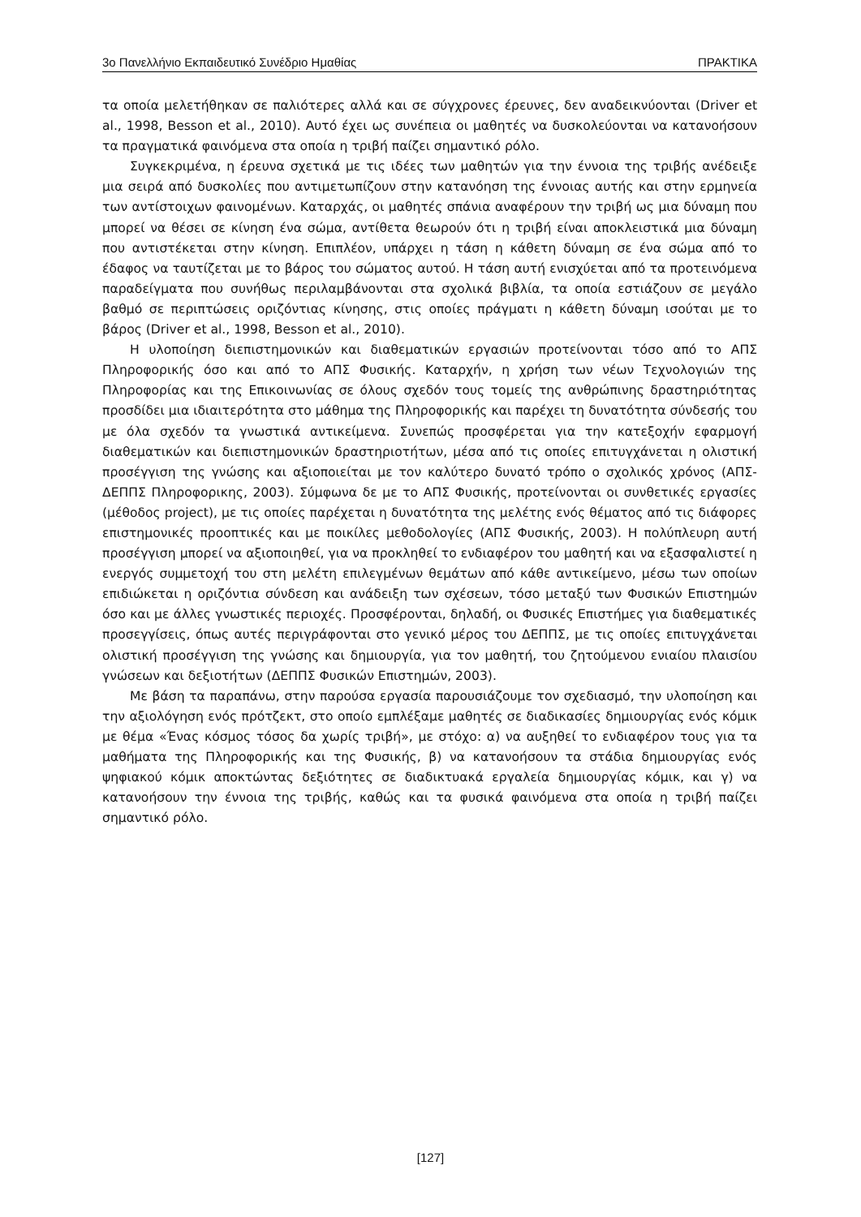3ο Πανελλήνιο Εκπαιδευτικό Συνέδριο Ημαθίας ΠΡΑΚΤΙΚΑ
τα οποία μελετήθηκαν σε παλιότερες αλλά και σε σύγχρονες έρευνες, δεν αναδεικνύονται (Driver et al., 1998, Besson et al., 2010). Αυτό έχει ως συνέπεια οι μαθητές να δυσκολεύονται να κατανοήσουν τα πραγματικά φαινόμενα στα οποία η τριβή παίζει σημαντικό ρόλο.
Συγκεκριμένα, η έρευνα σχετικά με τις ιδέες των μαθητών για την έννοια της τριβής ανέδειξε μια σειρά από δυσκολίες που αντιμετωπίζουν στην κατανόηση της έννοιας αυτής και στην ερμηνεία των αντίστοιχων φαινομένων. Καταρχάς, οι μαθητές σπάνια αναφέρουν την τριβή ως μια δύναμη που μπορεί να θέσει σε κίνηση ένα σώμα, αντίθετα θεωρούν ότι η τριβή είναι αποκλειστικά μια δύναμη που αντιστέκεται στην κίνηση. Επιπλέον, υπάρχει η τάση η κάθετη δύναμη σε ένα σώμα από το έδαφος να ταυτίζεται με το βάρος του σώματος αυτού. Η τάση αυτή ενισχύεται από τα προτεινόμενα παραδείγματα που συνήθως περιλαμβάνονται στα σχολικά βιβλία, τα οποία εστιάζουν σε μεγάλο βαθμό σε περιπτώσεις οριζόντιας κίνησης, στις οποίες πράγματι η κάθετη δύναμη ισούται με το βάρος (Driver et al., 1998, Besson et al., 2010).
Η υλοποίηση διεπιστημονικών και διαθεματικών εργασιών προτείνονται τόσο από το ΑΠΣ Πληροφορικής όσο και από το ΑΠΣ Φυσικής. Καταρχήν, η χρήση των νέων Τεχνολογιών της Πληροφορίας και της Επικοινωνίας σε όλους σχεδόν τους τομείς της ανθρώπινης δραστηριότητας προσδίδει μια ιδιαιτερότητα στο μάθημα της Πληροφορικής και παρέχει τη δυνατότητα σύνδεσής του με όλα σχεδόν τα γνωστικά αντικείμενα. Συνεπώς προσφέρεται για την κατεξοχήν εφαρμογή διαθεματικών και διεπιστημονικών δραστηριοτήτων, μέσα από τις οποίες επιτυγχάνεται η ολιστική προσέγγιση της γνώσης και αξιοποιείται με τον καλύτερο δυνατό τρόπο ο σχολικός χρόνος (ΑΠΣ-ΔΕΠΠΣ Πληροφορικης, 2003). Σύμφωνα δε με το ΑΠΣ Φυσικής, προτείνονται οι συνθετικές εργασίες (μέθοδος project), με τις οποίες παρέχεται η δυνατότητα της μελέτης ενός θέματος από τις διάφορες επιστημονικές προοπτικές και με ποικίλες μεθοδολογίες (ΑΠΣ Φυσικής, 2003). Η πολύπλευρη αυτή προσέγγιση μπορεί να αξιοποιηθεί, για να προκληθεί το ενδιαφέρον του μαθητή και να εξασφαλιστεί η ενεργός συμμετοχή του στη μελέτη επιλεγμένων θεμάτων από κάθε αντικείμενο, μέσω των οποίων επιδιώκεται η οριζόντια σύνδεση και ανάδειξη των σχέσεων, τόσο μεταξύ των Φυσικών Επιστημών όσο και με άλλες γνωστικές περιοχές. Προσφέρονται, δηλαδή, οι Φυσικές Επιστήμες για διαθεματικές προσεγγίσεις, όπως αυτές περιγράφονται στο γενικό μέρος του ΔΕΠΠΣ, με τις οποίες επιτυγχάνεται ολιστική προσέγγιση της γνώσης και δημιουργία, για τον μαθητή, του ζητούμενου ενιαίου πλαισίου γνώσεων και δεξιοτήτων (ΔΕΠΠΣ Φυσικών Επιστημών, 2003).
Με βάση τα παραπάνω, στην παρούσα εργασία παρουσιάζουμε τον σχεδιασμό, την υλοποίηση και την αξιολόγηση ενός πρότζεκτ, στο οποίο εμπλέξαμε μαθητές σε διαδικασίες δημιουργίας ενός κόμικ με θέμα «Ένας κόσμος τόσος δα χωρίς τριβή», με στόχο: α) να αυξηθεί το ενδιαφέρον τους για τα μαθήματα της Πληροφορικής και της Φυσικής, β) να κατανοήσουν τα στάδια δημιουργίας ενός ψηφιακού κόμικ αποκτώντας δεξιότητες σε διαδικτυακά εργαλεία δημιουργίας κόμικ, και γ) να κατανοήσουν την έννοια της τριβής, καθώς και τα φυσικά φαινόμενα στα οποία η τριβή παίζει σημαντικό ρόλο.
[127]